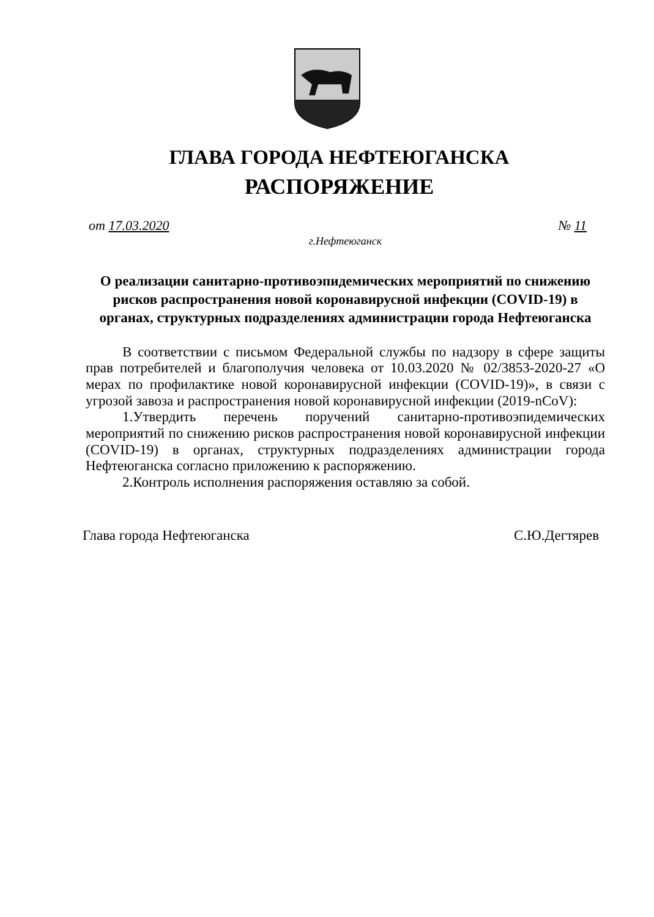ГЛАВА ГОРОДА НЕФТЕЮГАНСКА
РАСПОРЯЖЕНИЕ
от 17.03.2020 № 11
г.Нефтеюганск
О реализации санитарно-противоэпидемических мероприятий по снижению рисков распространения новой коронавирусной инфекции (COVID-19) в органах, структурных подразделениях администрации города Нефтеюганска
В соответствии с письмом Федеральной службы по надзору в сфере защиты прав потребителей и благополучия человека от 10.03.2020 № 02/3853-2020-27 «О мерах по профилактике новой коронавирусной инфекции (COVID-19)», в связи с угрозой завоза и распространения новой коронавирусной инфекции (2019-nCoV):
1.Утвердить перечень поручений санитарно-противоэпидемических мероприятий по снижению рисков распространения новой коронавирусной инфекции (COVID-19) в органах, структурных подразделениях администрации города Нефтеюганска согласно приложению к распоряжению.
2.Контроль исполнения распоряжения оставляю за собой.
Глава города Нефтеюганска С.Ю.Дегтярев